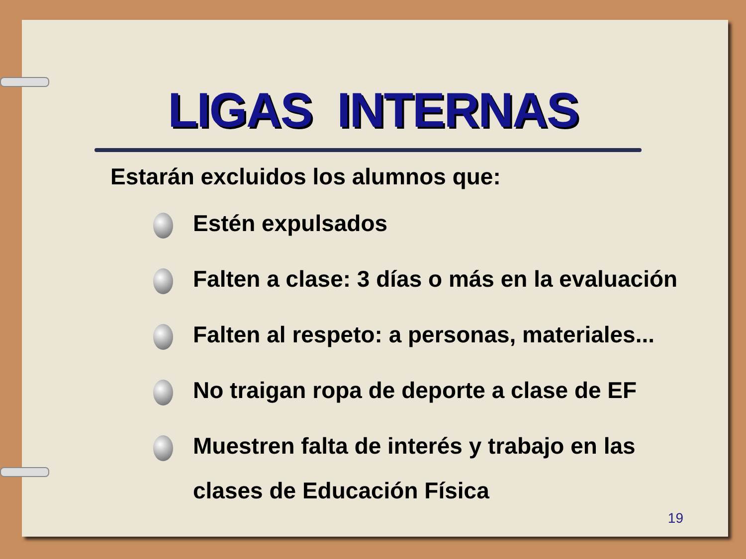LIGAS INTERNAS
Estarán excluidos los alumnos que:
Estén expulsados
Falten a clase: 3 días o más en la evaluación
Falten al respeto: a personas, materiales...
No traigan ropa de deporte a clase de EF
Muestren falta de interés y trabajo en las
clases de Educación Física
19